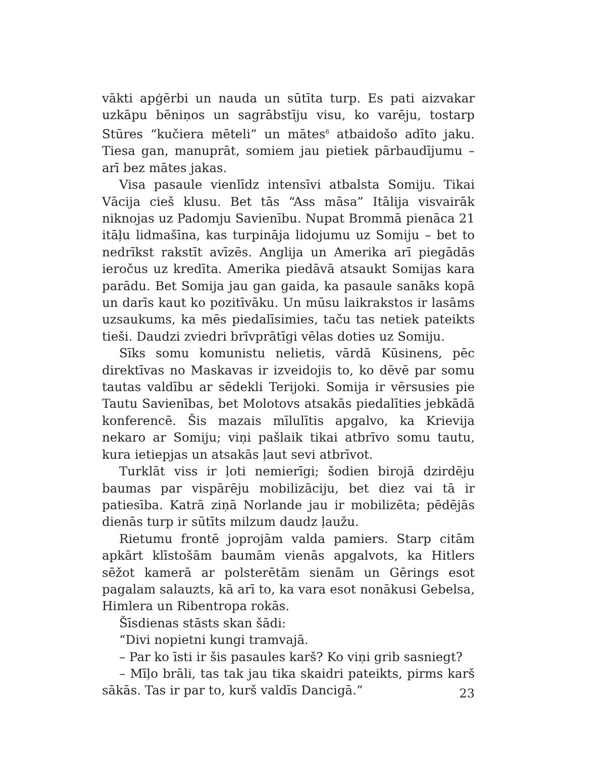vākti apģērbi un nauda un sūtīta turp. Es pati aizvakar uzkāpu bēniņos un sagrābstīju visu, ko varēju, tostarp Stūres “kučiera mēteli” un mātes<sup>6</sup> atbaidošo adīto jaku. Tiesa gan, manuprāt, somiem jau pietiek pārbaudījumu – arī bez mātes jakas.
Visa pasaule vienlīdz intensīvi atbalsta Somiju. Tikai Vācija cieš klusu. Bet tās “Ass māsa” Itālija visvairāk niknojas uz Padomju Savienību. Nupat Brommā pienāca 21 itāļu lidmašīna, kas turpināja lidojumu uz Somiju – bet to nedrīkst rakstīt avīzēs. Anglija un Amerika arī piegādās ieročus uz kredīta. Amerika piedāvā atsaukt Somijas kara parādu. Bet Somija jau gan gaida, ka pasaule sanāks kopā un darīs kaut ko pozitīvāku. Un mūsu laikrakstos ir lasāms uzsaukums, ka mēs piedalīsimies, taču tas netiek pateikts tieši. Daudzi zviedri brīvprātīgi vēlas doties uz Somiju.
Sīks somu komunistu nelietis, vārdā Kūsinens, pēc direktīvas no Maskavas ir izveidojis to, ko dēvē par somu tautas valdību ar sēdekli Terijoki. Somija ir vērsusies pie Tautu Savienības, bet Molotovs atsakās piedalīties jebkādā konferencē. Šis mazais mīlulītis apgalvo, ka Krievija nekaro ar Somiju; viņi pašlaik tikai atbrīvo somu tautu, kura ietiepjas un atsakās ļaut sevi atbrīvot.
Turklāt viss ir ļoti nemierīgi; šodien birojā dzirdēju baumas par vispārēju mobilizāciju, bet diez vai tā ir patiesība. Katrā ziņā Norlande jau ir mobilizēta; pēdējās dienās turp ir sūtīts milzum daudz ļaužu.
Rietumu frontē joprojām valda pamiers. Starp citām apkārt klīstošām baumām vienās apgalvots, ka Hitlers sēžot kamerā ar polsterētām sienām un Gērings esot pagalam salauzts, kā arī to, ka vara esot nonākusi Gebelsa, Himlera un Ribentropa rokās.
Šīsdienas stāsts skan šādi:
“Divi nopietni kungi tramvajā.
– Par ko īsti ir šis pasaules karš? Ko viņi grib sasniegt?
– Mīļo brāli, tas tak jau tika skaidri pateikts, pirms karš sākās. Tas ir par to, kurš valdīs Dancigā.”
23